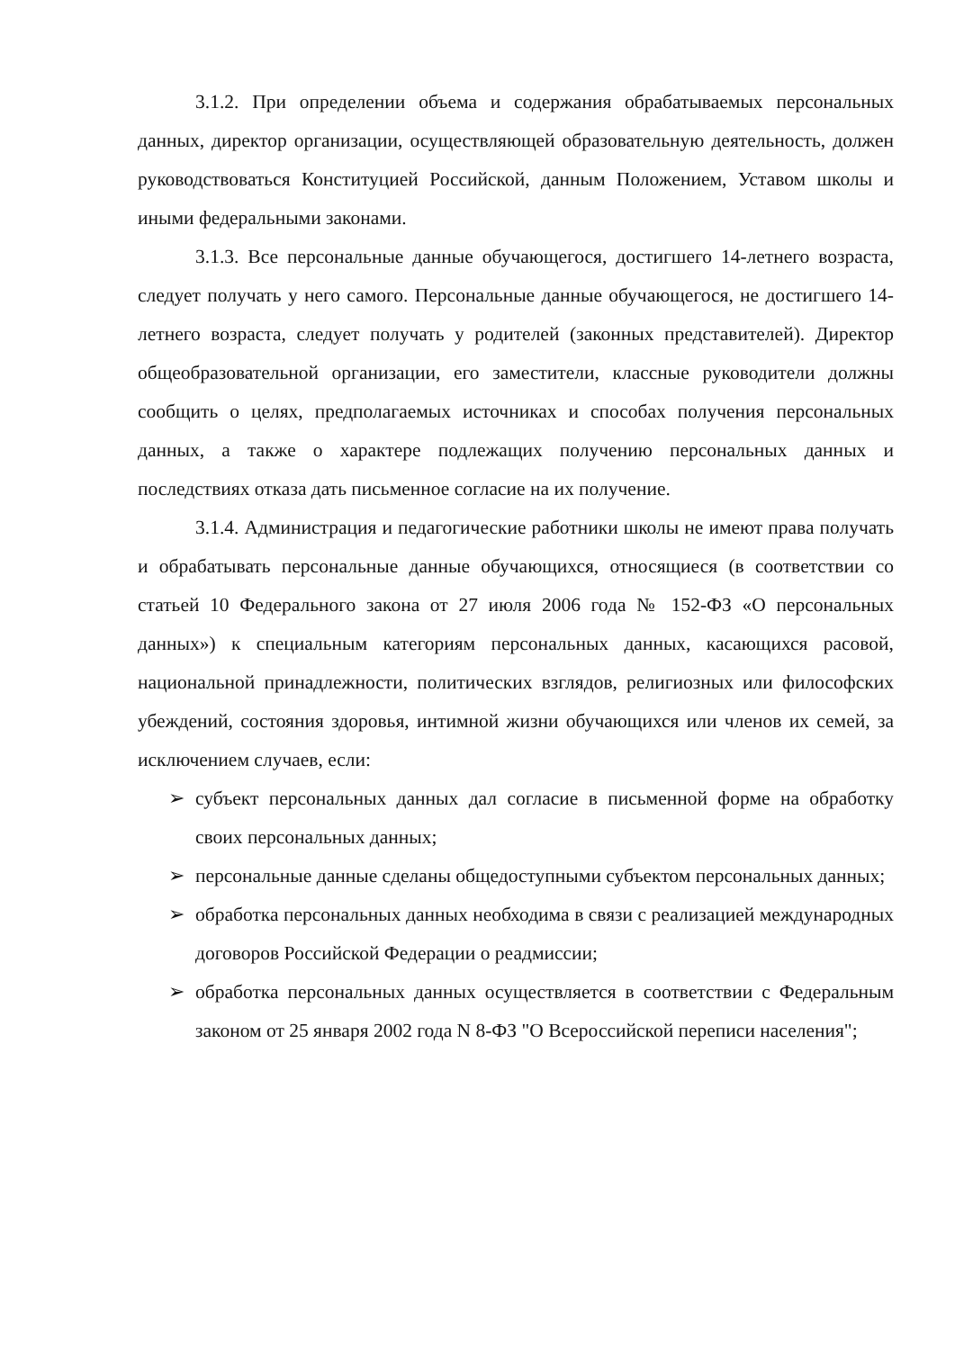3.1.2. При определении объема и содержания обрабатываемых персональных данных, директор организации, осуществляющей образовательную деятельность, должен руководствоваться Конституцией Российской, данным Положением, Уставом школы и иными федеральными законами.
3.1.3. Все персональные данные обучающегося, достигшего 14-летнего возраста, следует получать у него самого. Персональные данные обучающегося, не достигшего 14-летнего возраста, следует получать у родителей (законных представителей). Директор общеобразовательной организации, его заместители, классные руководители должны сообщить о целях, предполагаемых источниках и способах получения персональных данных, а также о характере подлежащих получению персональных данных и последствиях отказа дать письменное согласие на их получение.
3.1.4. Администрация и педагогические работники школы не имеют права получать и обрабатывать персональные данные обучающихся, относящиеся (в соответствии со статьей 10 Федерального закона от 27 июля 2006 года № 152-ФЗ «О персональных данных») к специальным категориям персональных данных, касающихся расовой, национальной принадлежности, политических взглядов, религиозных или философских убеждений, состояния здоровья, интимной жизни обучающихся или членов их семей, за исключением случаев, если:
➢ субъект персональных данных дал согласие в письменной форме на обработку своих персональных данных;
➢ персональные данные сделаны общедоступными субъектом персональных данных;
➢ обработка персональных данных необходима в связи с реализацией международных договоров Российской Федерации о реадмиссии;
➢ обработка персональных данных осуществляется в соответствии с Федеральным законом от 25 января 2002 года N 8-ФЗ "О Всероссийской переписи населения";